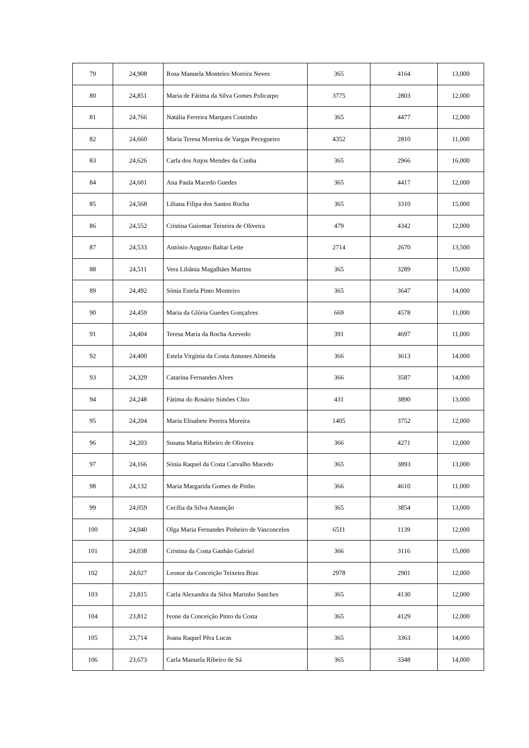| 79 | 24,908 | Rosa Manuela Monteiro Moreira Neves | 365 | 4164 | 13,000 |
| 80 | 24,851 | Maria de Fátima da Silva Gomes Policarpo | 3775 | 2803 | 12,000 |
| 81 | 24,766 | Natália Ferreira Marques Coutinho | 365 | 4477 | 12,000 |
| 82 | 24,660 | Maria Teresa Moreira de Vargas Pecegueiro | 4352 | 2810 | 11,000 |
| 83 | 24,626 | Carla dos Anjos Mendes da Cunha | 365 | 2966 | 16,000 |
| 84 | 24,601 | Ana Paula Macedo Guedes | 365 | 4417 | 12,000 |
| 85 | 24,568 | Liliana Filipa dos Santos Rocha | 365 | 3310 | 15,000 |
| 86 | 24,552 | Cristina Guiomar Teixeira de Oliveira | 479 | 4342 | 12,000 |
| 87 | 24,533 | António Augusto Baltar Leite | 2714 | 2670 | 13,500 |
| 88 | 24,511 | Vera Libânia Magalhães Martins | 365 | 3289 | 15,000 |
| 89 | 24,492 | Sónia Estela Pinto Monteiro | 365 | 3647 | 14,000 |
| 90 | 24,459 | Maria da Glória Guedes Gonçalves | 669 | 4578 | 11,000 |
| 91 | 24,404 | Teresa Maria da Rocha Azevedo | 391 | 4697 | 11,000 |
| 92 | 24,400 | Estela Virgínia da Costa Antunes Almeida | 366 | 3613 | 14,000 |
| 93 | 24,329 | Catarina Fernandes Alves | 366 | 3587 | 14,000 |
| 94 | 24,248 | Fátima do Rosário Simões Chio | 431 | 3890 | 13,000 |
| 95 | 24,204 | Maria Elisabete Pereira Moreira | 1405 | 3752 | 12,000 |
| 96 | 24,203 | Susana Maria Ribeiro de Oliveira | 366 | 4271 | 12,000 |
| 97 | 24,166 | Sónia Raquel da Costa Carvalho Macedo | 365 | 3893 | 13,000 |
| 98 | 24,132 | Maria Margarida Gomes de Pinho | 366 | 4610 | 11,000 |
| 99 | 24,059 | Cecília da Silva Assunção | 365 | 3854 | 13,000 |
| 100 | 24,040 | Olga Maria Fernandes Pinheiro de Vasconcelos | 6511 | 1139 | 12,000 |
| 101 | 24,038 | Cristina da Costa Ganhão Gabriel | 366 | 3116 | 15,000 |
| 102 | 24,027 | Leonor da Conceição Teixeira Braz | 2978 | 2901 | 12,000 |
| 103 | 23,815 | Carla Alexandra da Silva Marinho Sanches | 365 | 4130 | 12,000 |
| 104 | 23,812 | Ivone da Conceição Pinto da Costa | 365 | 4129 | 12,000 |
| 105 | 23,714 | Joana Raquel Pêra Lucas | 365 | 3363 | 14,000 |
| 106 | 23,673 | Carla Manuela Ribeiro de Sá | 365 | 3348 | 14,000 |